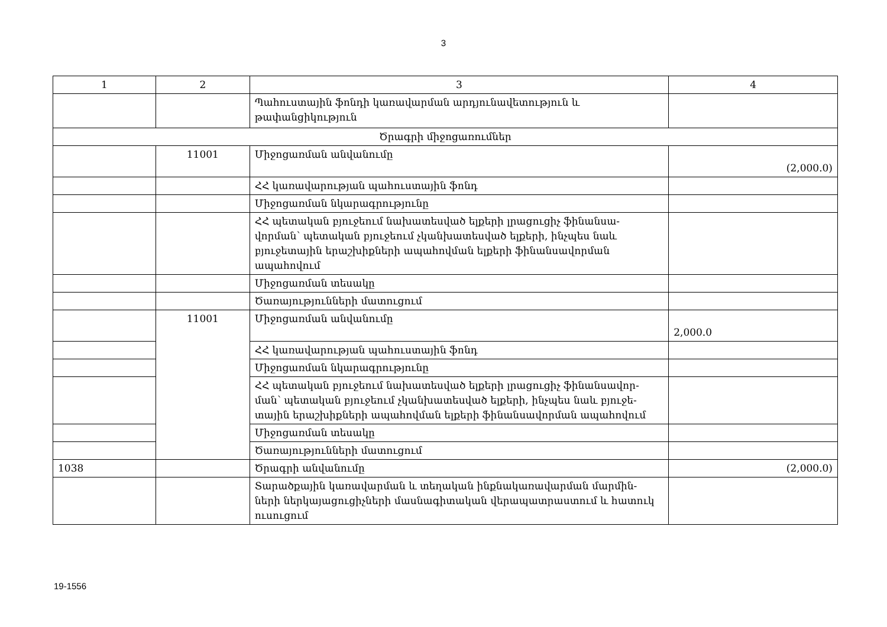3
| 1 | 2 | 3 | 4 |
| --- | --- | --- | --- |
| | | Պահուստային ֆոնդի կառավարման արդյունավետություն և թափանցիկություն | |
| Ծրագրի միջոցառումներ | | | |
| | 11001 | Միջոցառման անվանումը | (2,000.0) |
| | | ՀՀ կառավարության պահուստային ֆոնդ | |
| | | Միջոցառման նկարագրությունը | |
| | | ՀՀ պետական բյուջեում նախատեսված ելքերի լրացուցիչ ֆինանսա- վորման՝ պետական բյուջեում չկանխատեսված ելքերի, ինչպես նաև բյուջետային երաշխիքների ապահովման ելքերի ֆինանսավորման ապահովում | |
| | | Միջոցառման տեսակը | |
| | | Ծառայությունների մատուցում | |
| | 11001 | Միջոցառման անվանումը | 2,000.0 |
| | | ՀՀ կառավարության պահուստային ֆոնդ | |
| | | Միջոցառման նկարագրությունը | |
| | | ՀՀ պետական բյուջեում նախատեսված ելքերի լրացուցիչ ֆինանսավոր- ման՝ պետական բյուջեում չկանխատեսված ելքերի, ինչպես նաև բյուջե- տային երաշխիքների ապահովման ելքերի ֆինանսավորման ապահովում | |
| | | Միջոցառման տեսակը | |
| | | Ծառայությունների մատուցում | |
| 1038 | | Ծրագրի անվանումը | (2,000.0) |
| | | Տարածքային կառավարման և տեղական ինքնակառավարման մարմին- ների ներկայացուցիչների մասնագիտական վերապատրաստում և հատուկ ուսուցում | |
19-1556